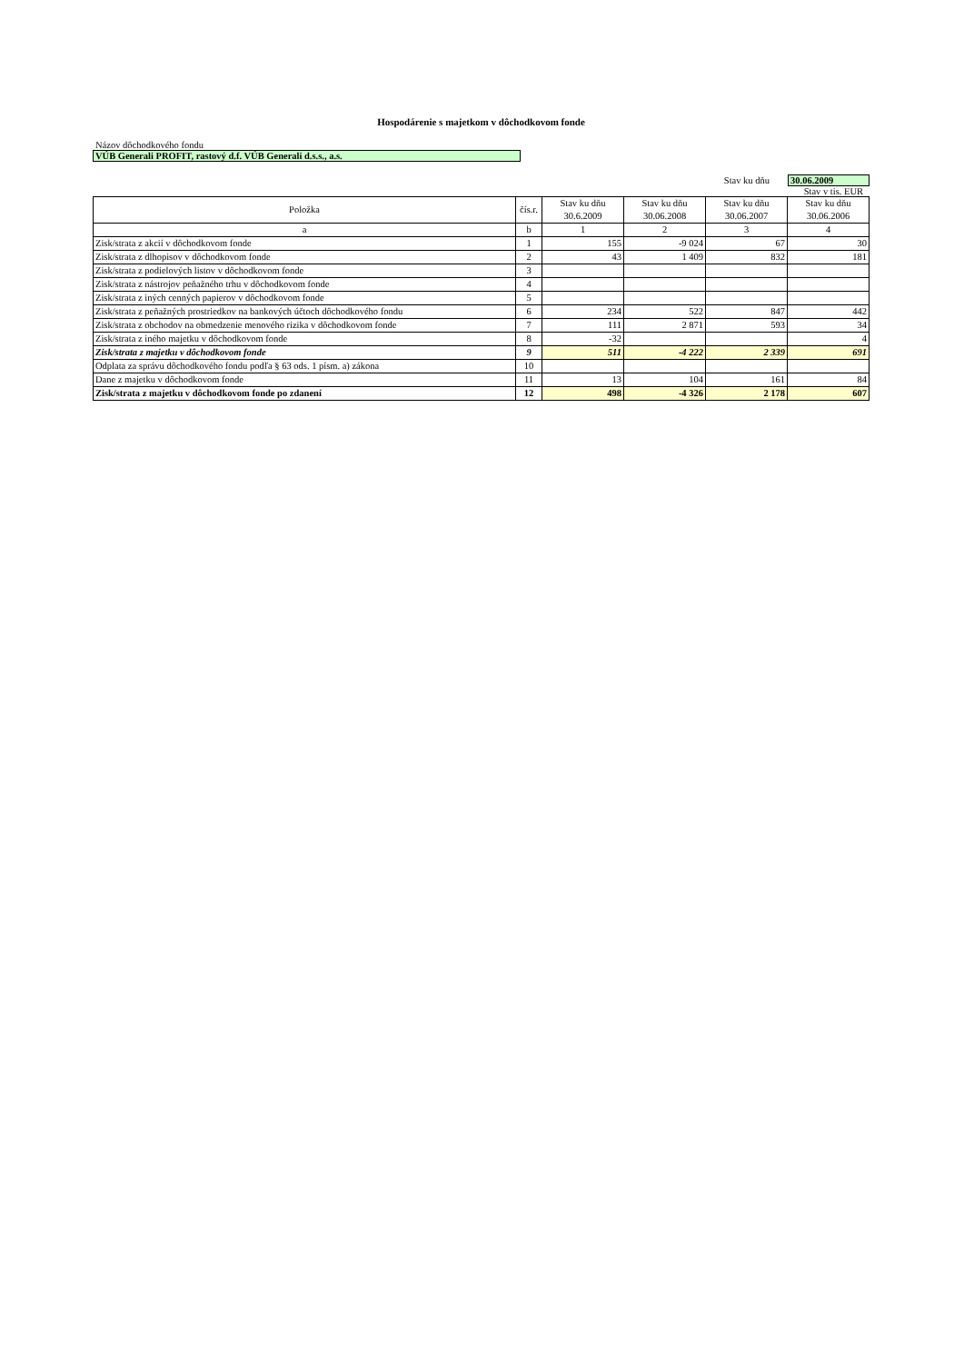Hospodárenie s majetkom v dôchodkovom fonde
Názov dôchodkového fondu
VÚB Generali PROFIT, rastový d.f. VÚB Generali d.s.s., a.s.
Stav ku dňu 30.06.2009
Stav v tis. EUR
| Položka | čís.r. | Stav ku dňu 30.6.2009 | Stav ku dňu 30.06.2008 | Stav ku dňu 30.06.2007 | Stav ku dňu 30.06.2006 |
| --- | --- | --- | --- | --- | --- |
| a | b | 1 | 2 | 3 | 4 |
| Zisk/strata z akcií v dôchodkovom fonde | 1 | 155 | -9 024 | 67 | 30 |
| Zisk/strata z dlhopisov v dôchodkovom fonde | 2 | 43 | 1 409 | 832 | 181 |
| Zisk/strata z podielových listov v dôchodkovom fonde | 3 | | | | |
| Zisk/strata z nástrojov peňažného trhu v dôchodkovom fonde | 4 | | | | |
| Zisk/strata z iných cenných papierov v dôchodkovom fonde | 5 | | | | |
| Zisk/strata z peňažných prostriedkov na bankových účtoch dôchodkového fondu | 6 | 234 | 522 | 847 | 442 |
| Zisk/strata z obchodov na obmedzenie menového rizika v dôchodkovom fonde | 7 | 111 | 2 871 | 593 | 34 |
| Zisk/strata z iného majetku v dôchodkovom fonde | 8 | -32 | | | 4 |
| Zisk/strata z majetku v dôchodkovom fonde | 9 | 511 | -4 222 | 2 339 | 691 |
| Odplata za správu dôchodkového fondu podľa § 63 ods. 1 písm. a) zákona | 10 | | | | |
| Dane z majetku v dôchodkovom fonde | 11 | 13 | 104 | 161 | 84 |
| Zisk/strata z majetku v dôchodkovom fonde po zdanení | 12 | 498 | -4 326 | 2 178 | 607 |